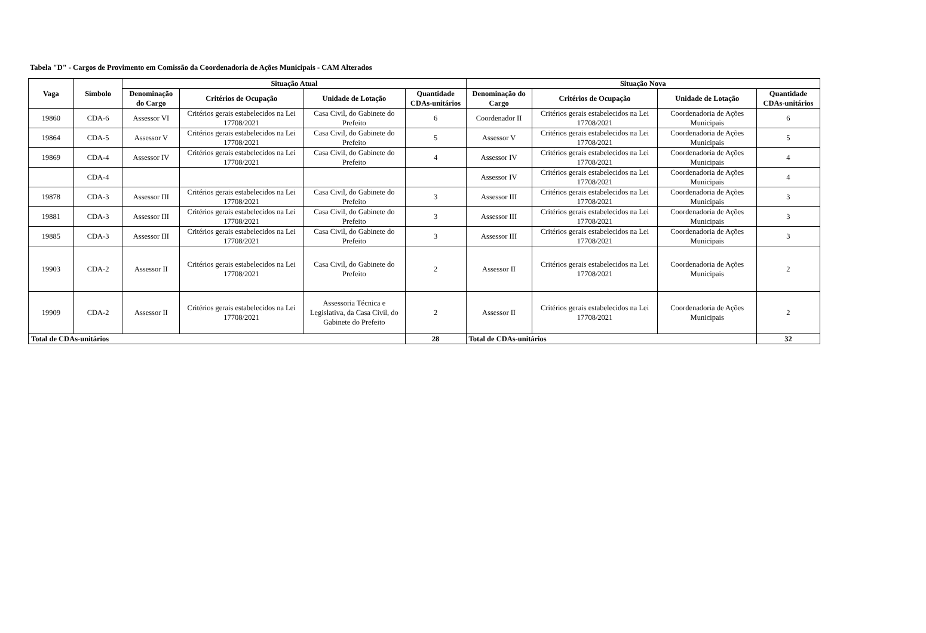Tabela "D" - Cargos de Provimento em Comissão da Coordenadoria de Ações Municipais - CAM Alterados
| Vaga | Símbolo | Situação Atual | | | | Situação Nova | | | |
| --- | --- | --- | --- | --- | --- | --- | --- | --- | --- |
| | | Denominação do Cargo | Critérios de Ocupação | Unidade de Lotação | Quantidade CDAs-unitários | Denominação do Cargo | Critérios de Ocupação | Unidade de Lotação | Quantidade CDAs-unitários |
| 19860 | CDA-6 | Assessor VI | Critérios gerais estabelecidos na Lei 17708/2021 | Casa Civil, do Gabinete do Prefeito | 6 | Coordenador II | Critérios gerais estabelecidos na Lei 17708/2021 | Coordenadoria de Ações Municipais | 6 |
| 19864 | CDA-5 | Assessor V | Critérios gerais estabelecidos na Lei 17708/2021 | Casa Civil, do Gabinete do Prefeito | 5 | Assessor V | Critérios gerais estabelecidos na Lei 17708/2021 | Coordenadoria de Ações Municipais | 5 |
| 19869 | CDA-4 | Assessor IV | Critérios gerais estabelecidos na Lei 17708/2021 | Casa Civil, do Gabinete do Prefeito | 4 | Assessor IV | Critérios gerais estabelecidos na Lei 17708/2021 | Coordenadoria de Ações Municipais | 4 |
| | CDA-4 | | | | | Assessor IV | Critérios gerais estabelecidos na Lei 17708/2021 | Coordenadoria de Ações Municipais | 4 |
| 19878 | CDA-3 | Assessor III | Critérios gerais estabelecidos na Lei 17708/2021 | Casa Civil, do Gabinete do Prefeito | 3 | Assessor III | Critérios gerais estabelecidos na Lei 17708/2021 | Coordenadoria de Ações Municipais | 3 |
| 19881 | CDA-3 | Assessor III | Critérios gerais estabelecidos na Lei 17708/2021 | Casa Civil, do Gabinete do Prefeito | 3 | Assessor III | Critérios gerais estabelecidos na Lei 17708/2021 | Coordenadoria de Ações Municipais | 3 |
| 19885 | CDA-3 | Assessor III | Critérios gerais estabelecidos na Lei 17708/2021 | Casa Civil, do Gabinete do Prefeito | 3 | Assessor III | Critérios gerais estabelecidos na Lei 17708/2021 | Coordenadoria de Ações Municipais | 3 |
| 19903 | CDA-2 | Assessor II | Critérios gerais estabelecidos na Lei 17708/2021 | Casa Civil, do Gabinete do Prefeito | 2 | Assessor II | Critérios gerais estabelecidos na Lei 17708/2021 | Coordenadoria de Ações Municipais | 2 |
| 19909 | CDA-2 | Assessor II | Critérios gerais estabelecidos na Lei 17708/2021 | Assessoria Técnica e Legislativa, da Casa Civil, do Gabinete do Prefeito | 2 | Assessor II | Critérios gerais estabelecidos na Lei 17708/2021 | Coordenadoria de Ações Municipais | 2 |
| Total de CDAs-unitários | | | | | 28 | Total de CDAs-unitários | | | 32 |